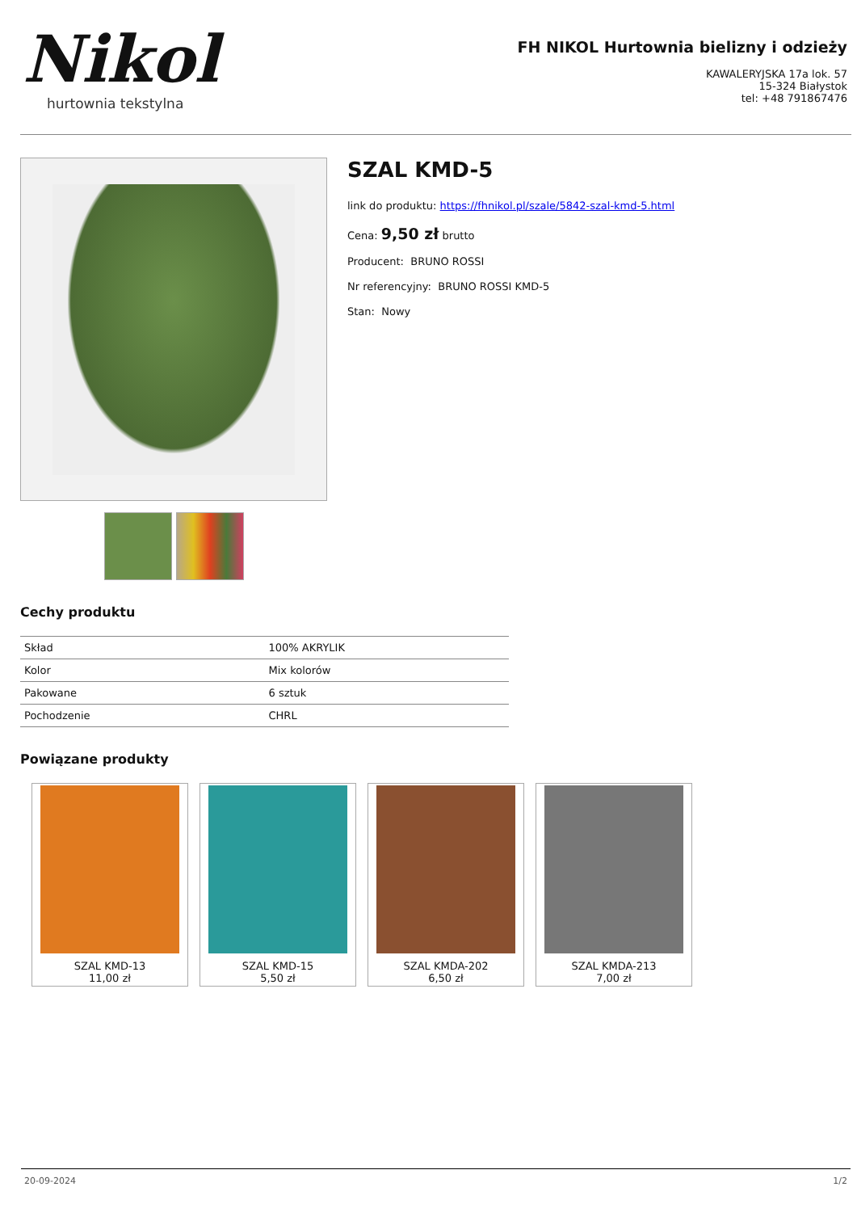Nikol
hurtownia tekstylna
FH NIKOL Hurtownia bielizny i odzieży
KAWALERYJSKA 17a lok. 57
15-324 Białystok
tel: +48 791867476
SZAL KMD-5
link do produktu: https://fhnikol.pl/szale/5842-szal-kmd-5.html
Cena: 9,50 zł brutto
Producent: BRUNO ROSSI
Nr referencyjny: BRUNO ROSSI KMD-5
Stan: Nowy
Cechy produktu
| Skład | 100% AKRYLIK |
| Kolor | Mix kolorów |
| Pakowane | 6 sztuk |
| Pochodzenie | CHRL |
Powiązane produkty
SZAL KMD-13
11,00 zł
SZAL KMD-15
5,50 zł
SZAL KMDA-202
6,50 zł
SZAL KMDA-213
7,00 zł
20-09-2024 1/2